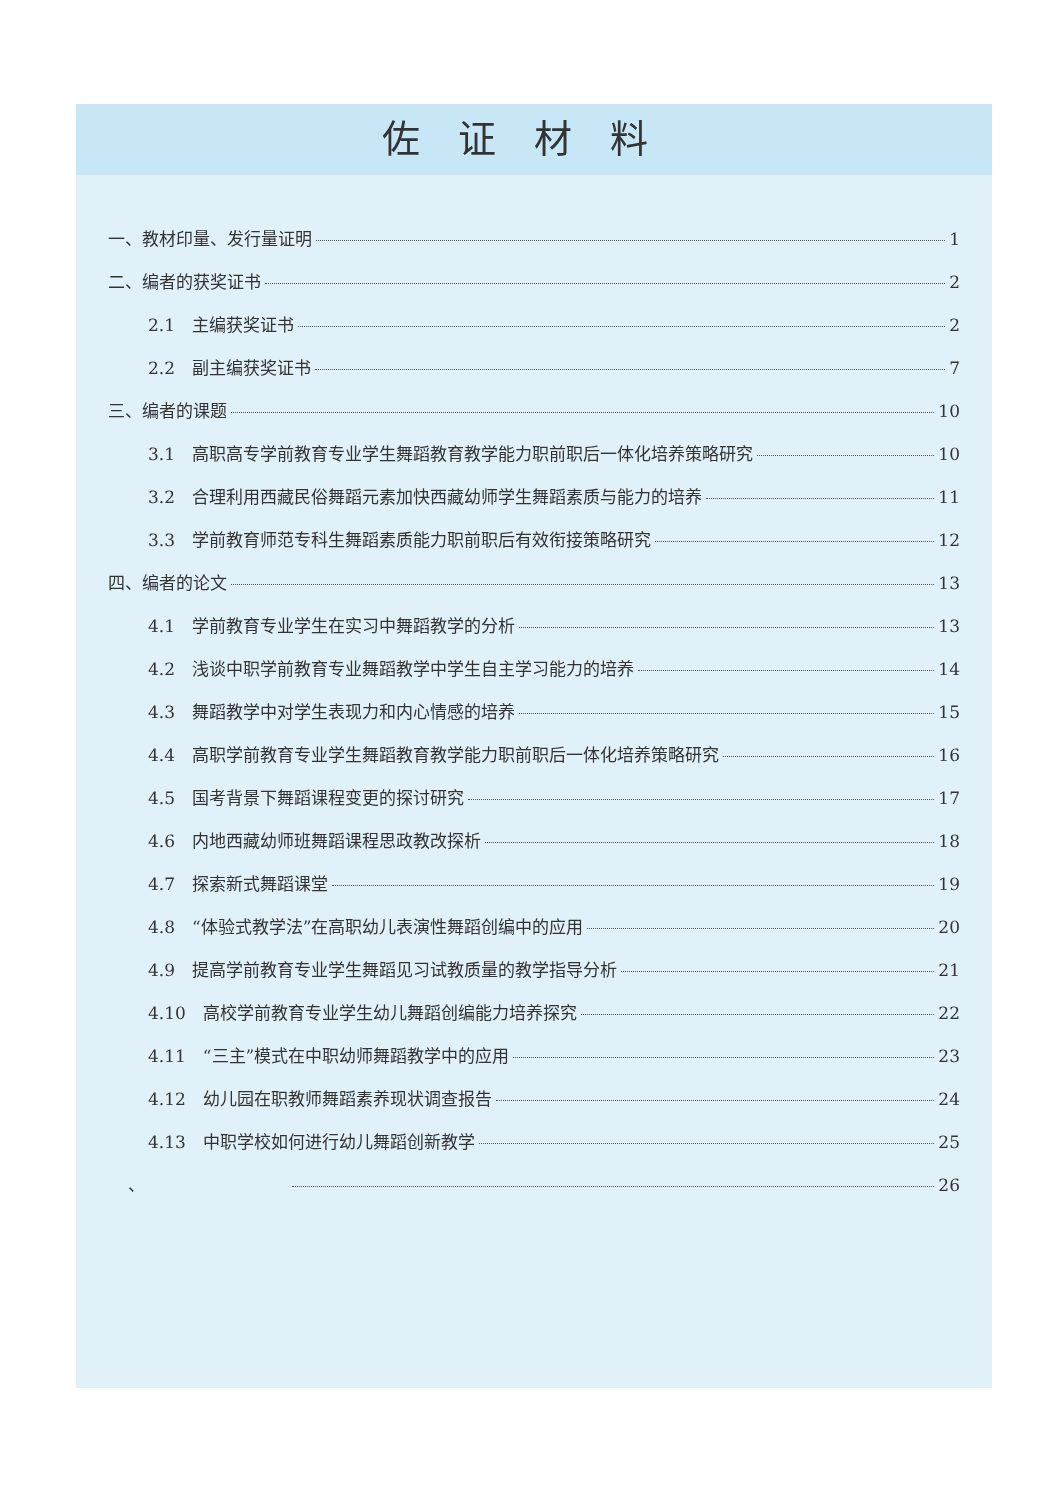佐证材料
一、教材印量、发行量证明 1
二、编者的获奖证书 2
2.1　主编获奖证书 2
2.2　副主编获奖证书 7
三、编者的课题 10
3.1　高职高专学前教育专业学生舞蹈教育教学能力职前职后一体化培养策略研究 10
3.2　合理利用西藏民俗舞蹈元素加快西藏幼师学生舞蹈素质与能力的培养 11
3.3　学前教育师范专科生舞蹈素质能力职前职后有效衔接策略研究 12
四、编者的论文 13
4.1　学前教育专业学生在实习中舞蹈教学的分析 13
4.2　浅谈中职学前教育专业舞蹈教学中学生自主学习能力的培养 14
4.3　舞蹈教学中对学生表现力和内心情感的培养 15
4.4　高职学前教育专业学生舞蹈教育教学能力职前职后一体化培养策略研究 16
4.5　国考背景下舞蹈课程变更的探讨研究 17
4.6　内地西藏幼师班舞蹈课程思政教改探析 18
4.7　探索新式舞蹈课堂 19
4.8　“体验式教学法”在高职幼儿表演性舞蹈创编中的应用 20
4.9　提高学前教育专业学生舞蹈见习试教质量的教学指导分析 21
4.10　高校学前教育专业学生幼儿舞蹈创编能力培养探究 22
4.11　“三主”模式在中职幼师舞蹈教学中的应用 23
4.12　幼儿园在职教师舞蹈素养现状调查报告 24
4.13　中职学校如何进行幼儿舞蹈创新教学 25
、 26